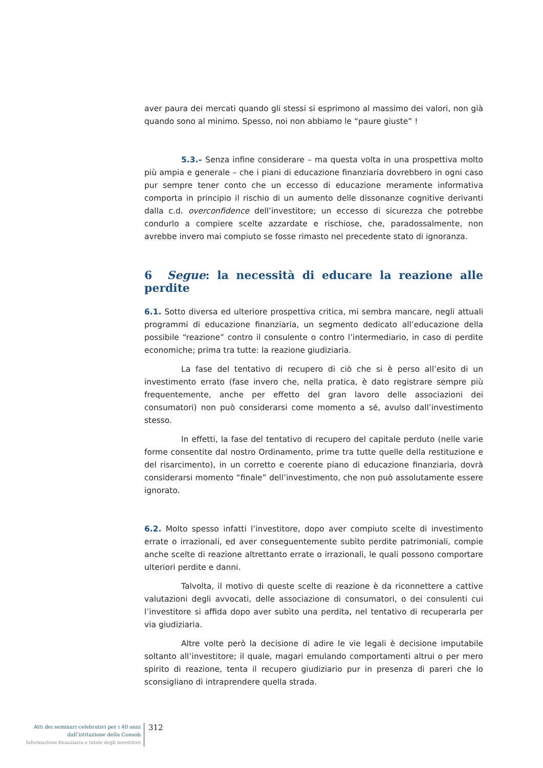aver paura dei mercati quando gli stessi si esprimono al massimo dei valori, non già quando sono al minimo. Spesso, noi non abbiamo le “paure giuste” !
5.3.– Senza infine considerare – ma questa volta in una prospettiva molto più ampia e generale – che i piani di educazione finanziaria dovrebbero in ogni caso pur sempre tener conto che un eccesso di educazione meramente informativa comporta in principio il rischio di un aumento delle dissonanze cognitive derivanti dalla c.d. overconfidence dell’investitore; un eccesso di sicurezza che potrebbe condurlo a compiere scelte azzardate e rischiose, che, paradossalmente, non avrebbe invero mai compiuto se fosse rimasto nel precedente stato di ignoranza.
6 Segue: la necessità di educare la reazione alle perdite
6.1. Sotto diversa ed ulteriore prospettiva critica, mi sembra mancare, negli attuali programmi di educazione finanziaria, un segmento dedicato all’educazione della possibile “reazione” contro il consulente o contro l’intermediario, in caso di perdite economiche; prima tra tutte: la reazione giudiziaria.
La fase del tentativo di recupero di ciò che si è perso all’esito di un investimento errato (fase invero che, nella pratica, è dato registrare sempre più frequentemente, anche per effetto del gran lavoro delle associazioni dei consumatori) non può considerarsi come momento a sé, avulso dall’investimento stesso.
In effetti, la fase del tentativo di recupero del capitale perduto (nelle varie forme consentite dal nostro Ordinamento, prime tra tutte quelle della restituzione e del risarcimento), in un corretto e coerente piano di educazione finanziaria, dovrà considerarsi momento “finale” dell’investimento, che non può assolutamente essere ignorato.
6.2. Molto spesso infatti l’investitore, dopo aver compiuto scelte di investimento errate o irrazionali, ed aver conseguentemente subìto perdite patrimoniali, compie anche scelte di reazione altrettanto errate o irrazionali, le quali possono comportare ulteriori perdite e danni.
Talvolta, il motivo di queste scelte di reazione è da riconnettere a cattive valutazioni degli avvocati, delle associazione di consumatori, o dei consulenti cui l’investitore si affida dopo aver subìto una perdita, nel tentativo di recuperarla per via giudiziaria.
Altre volte però la decisione di adire le vie legali è decisione imputabile soltanto all’investitore; il quale, magari emulando comportamenti altrui o per mero spirito di reazione, tenta il recupero giudiziario pur in presenza di pareri che lo sconsigliano di intraprendere quella strada.
Atti dei seminari celebrativi per i 40 anni
dall’istituzione della Consob
Informazione finanziaria e tutale degli investitori
312